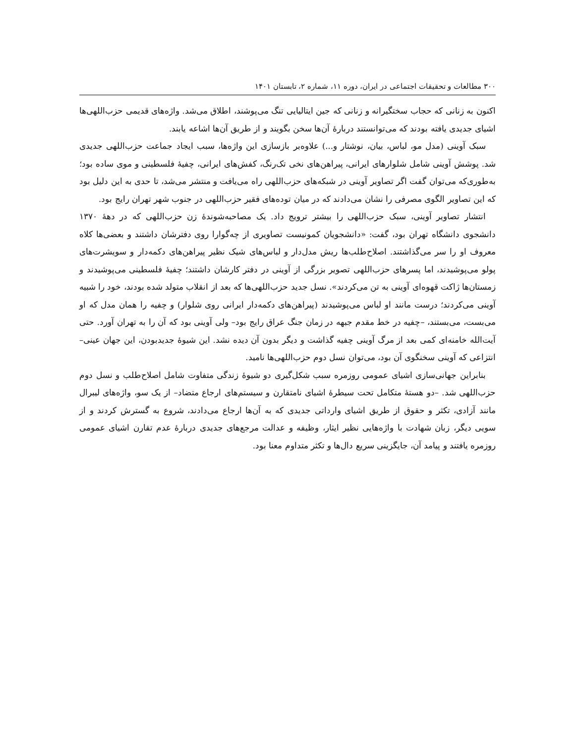۳۰۰ مطالعات و تحقیقات اجتماعی در ایران، دوره ۱۱، شماره ۲، تابستان ۱۴۰۱
اکنون به زنانی که حجاب سختگیرانه و زنانی که جین ایتالیایی تنگ می‌پوشند، اطلاق می‌شد. واژه‌های قدیمی حزب‌اللهی‌ها اشیای جدیدی یافته بودند که می‌توانستند دربارهٔ آن‌ها سخن بگویند و از طریق آن‌ها اشاعه یابند.
سبک آوینی (مدل مو، لباس، بیان، نوشتار و...) علاوه‌بر بازسازی این واژه‌ها، سبب ایجاد جماعت حزب‌اللهی جدیدی شد. پوشش آوینی شامل شلوارهای ایرانی، پیراهن‌های نخی تک‌رنگ، کفش‌های ایرانی، چفیهٔ فلسطینی و موی ساده بود؛ به‌طوری‌که می‌توان گفت اگر تصاویر آوینی در شبکه‌های حزب‌اللهی راه می‌یافت و منتشر می‌شد، تا حدی به این دلیل بود که این تصاویر الگوی مصرفی را نشان می‌دادند که در میان توده‌های فقیر حزب‌اللهی در جنوب شهر تهران رایج بود.
انتشار تصاویر آوینی، سبک حزب‌اللهی را بیشتر ترویج داد. یک مصاحبه‌شوندهٔ زن حزب‌اللهی که در دههٔ ۱۳۷۰ دانشجوی دانشگاه تهران بود، گفت: «دانشجویان کمونیست تصاویری از چه‌گوارا روی دفترشان داشتند و بعضی‌ها کلاه معروف او را سر می‌گذاشتند. اصلاح‌طلب‌ها ریش مدل‌دار و لباس‌های شیک نظیر پیراهن‌های دکمه‌دار و سویشرت‌های پولو می‌پوشیدند، اما پسرهای حزب‌اللهی تصویر بزرگی از آوینی در دفتر کارشان داشتند؛ چفیهٔ فلسطینی می‌پوشیدند و زمستان‌ها ژاکت قهوه‌ای آوینی به تن می‌کردند». نسل جدید حزب‌اللهی‌ها که بعد از انقلاب متولد شده بودند، خود را شبیه آوینی می‌کردند؛ درست مانند او لباس می‌پوشیدند (پیراهن‌های دکمه‌دار ایرانی روی شلوار) و چفیه را همان مدل که او می‌بست، می‌بستند، –چفیه در خط مقدم جبهه در زمان جنگ عراق رایج بود– ولی آوینی بود که آن را به تهران آورد. حتی آیت‌الله خامنه‌ای کمی بعد از مرگ آوینی چفیه گذاشت و دیگر بدون آن دیده نشد. این شیوهٔ جدیدبودن، این جهان عینی–انتزاعی که آوینی سخنگوی آن بود، می‌توان نسل دوم حزب‌اللهی‌ها نامید.
بنابراین جهانی‌سازی اشیای عمومی روزمره سبب شکل‌گیری دو شیوهٔ زندگی متفاوت شامل اصلاح‌طلب و نسل دوم حزب‌اللهی شد. –دو هستهٔ متکامل تحت سیطرهٔ اشیای نامتقارن و سیستم‌های ارجاع متضاد– از یک سو، واژه‌های لیبرال مانند آزادی، تکثر و حقوق از طریق اشیای وارداتی جدیدی که به آن‌ها ارجاع می‌دادند، شروع به گسترش کردند و از سویی دیگر، زبان شهادت با واژه‌هایی نظیر ایثار، وظیفه و عدالت مرجع‌های جدیدی دربارهٔ عدم تقارن اشیای عمومی روزمره یافتند و پیامد آن، جایگزینی سریع دال‌ها و تکثر متداوم معنا بود.